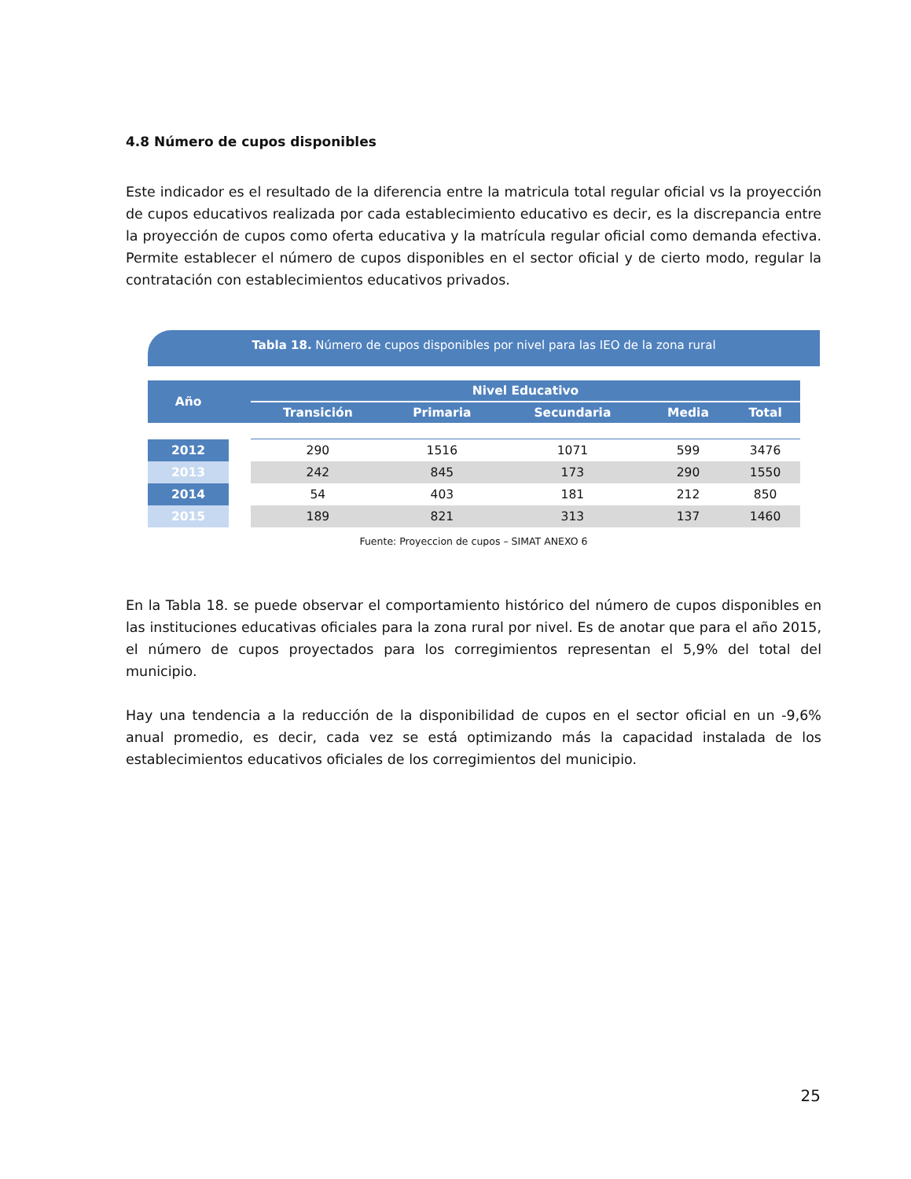4.8 Número de cupos disponibles
Este indicador es el resultado de la diferencia entre la matricula total regular oficial vs la proyección de cupos educativos realizada por cada establecimiento educativo es decir, es la discrepancia entre la proyección de cupos como oferta educativa y la matrícula regular oficial como demanda efectiva. Permite establecer el número de cupos disponibles en el sector oficial y de cierto modo, regular la contratación con establecimientos educativos privados.
Tabla 18. Número de cupos disponibles por nivel para las IEO de la zona rural
| Año | | Nivel Educativo | | | | |
| --- | --- | --- | --- | --- | --- | --- |
| | | Transición | Primaria | Secundaria | Media | Total |
| 2012 | | 290 | 1516 | 1071 | 599 | 3476 |
| 2013 | | 242 | 845 | 173 | 290 | 1550 |
| 2014 | | 54 | 403 | 181 | 212 | 850 |
| 2015 | | 189 | 821 | 313 | 137 | 1460 |
Fuente: Proyeccion de cupos – SIMAT ANEXO 6
En la Tabla 18. se puede observar el comportamiento histórico del número de cupos disponibles en las instituciones educativas oficiales para la zona rural por nivel. Es de anotar que para el año 2015, el número de cupos proyectados para los corregimientos representan el 5,9% del total del municipio.
Hay una tendencia a la reducción de la disponibilidad de cupos en el sector oficial en un -9,6% anual promedio, es decir, cada vez se está optimizando más la capacidad instalada de los establecimientos educativos oficiales de los corregimientos del municipio.
25